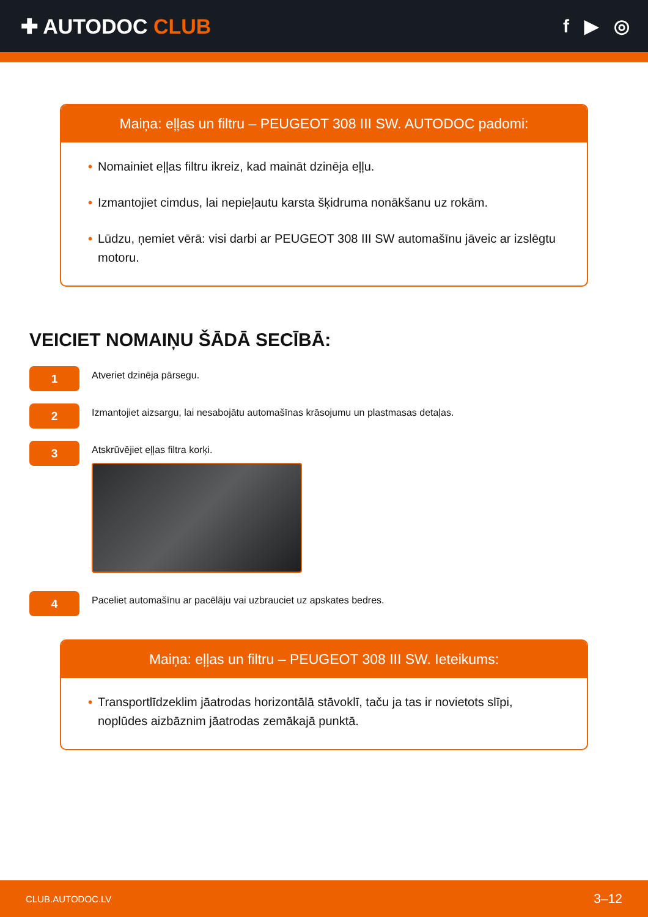✚ AUTODOC CLUB f ▶ ◎
Maiņa: eļļas un filtru – PEUGEOT 308 III SW. AUTODOC padomi:
• Nomainiet eļļas filtru ikreiz, kad maināt dzinēja eļļu.
• Izmantojiet cimdus, lai nepieļautu karsta šķidruma nonākšanu uz rokām.
• Lūdzu, ņemiet vērā: visi darbi ar PEUGEOT 308 III SW automašīnu jāveic ar izslēgtu motoru.
VEICIET NOMAIŅU ŠĀDĀ SECĪBĀ:
1
Atveriet dzinēja pārsegu.
2
Izmantojiet aizsargu, lai nesabojātu automašīnas krāsojumu un plastmasas detaļas.
3
Atskrūvējiet eļļas filtra korķi.
4
Paceliet automašīnu ar pacēlāju vai uzbrauciet uz apskates bedres.
Maiņa: eļļas un filtru – PEUGEOT 308 III SW. Ieteikums:
• Transportlīdzeklim jāatrodas horizontālā stāvoklī, taču ja tas ir novietots slīpi, noplūdes aizbāznim jāatrodas zemākajā punktā.
CLUB.AUTODOC.LV 3–12